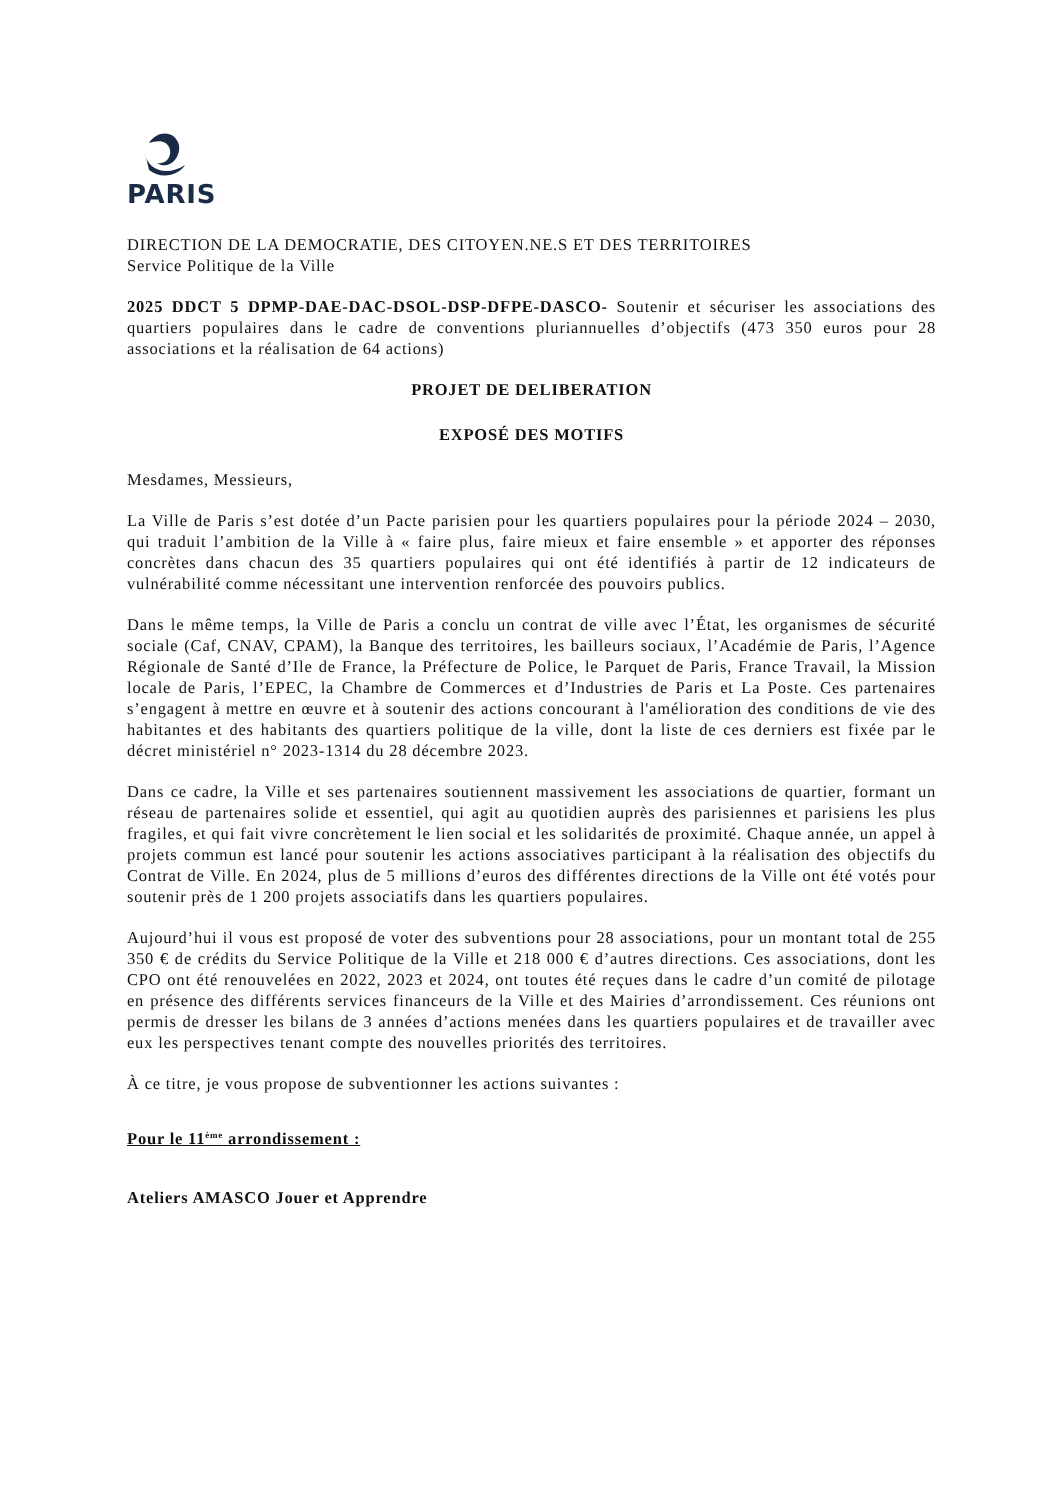PARIS
DIRECTION DE LA DEMOCRATIE, DES CITOYEN.NE.S ET DES TERRITOIRES
Service Politique de la Ville
2025 DDCT 5 DPMP-DAE-DAC-DSOL-DSP-DFPE-DASCO- Soutenir et sécuriser les associations des quartiers populaires dans le cadre de conventions pluriannuelles d’objectifs (473 350 euros pour 28 associations et la réalisation de 64 actions)
PROJET DE DELIBERATION
EXPOSÉ DES MOTIFS
Mesdames, Messieurs,
La Ville de Paris s’est dotée d’un Pacte parisien pour les quartiers populaires pour la période 2024 – 2030, qui traduit l’ambition de la Ville à « faire plus, faire mieux et faire ensemble » et apporter des réponses concrètes dans chacun des 35 quartiers populaires qui ont été identifiés à partir de 12 indicateurs de vulnérabilité comme nécessitant une intervention renforcée des pouvoirs publics.
Dans le même temps, la Ville de Paris a conclu un contrat de ville avec l’État, les organismes de sécurité sociale (Caf, CNAV, CPAM), la Banque des territoires, les bailleurs sociaux, l’Académie de Paris, l’Agence Régionale de Santé d’Ile de France, la Préfecture de Police, le Parquet de Paris, France Travail, la Mission locale de Paris, l’EPEC, la Chambre de Commerces et d’Industries de Paris et La Poste. Ces partenaires s’engagent à mettre en œuvre et à soutenir des actions concourant à l'amélioration des conditions de vie des habitantes et des habitants des quartiers politique de la ville, dont la liste de ces derniers est fixée par le décret ministériel n° 2023-1314 du 28 décembre 2023.
Dans ce cadre, la Ville et ses partenaires soutiennent massivement les associations de quartier, formant un réseau de partenaires solide et essentiel, qui agit au quotidien auprès des parisiennes et parisiens les plus fragiles, et qui fait vivre concrètement le lien social et les solidarités de proximité. Chaque année, un appel à projets commun est lancé pour soutenir les actions associatives participant à la réalisation des objectifs du Contrat de Ville. En 2024, plus de 5 millions d’euros des différentes directions de la Ville ont été votés pour soutenir près de 1 200 projets associatifs dans les quartiers populaires.
Aujourd’hui il vous est proposé de voter des subventions pour 28 associations, pour un montant total de 255 350 € de crédits du Service Politique de la Ville et 218 000 € d’autres directions. Ces associations, dont les CPO ont été renouvelées en 2022, 2023 et 2024, ont toutes été reçues dans le cadre d’un comité de pilotage en présence des différents services financeurs de la Ville et des Mairies d’arrondissement. Ces réunions ont permis de dresser les bilans de 3 années d’actions menées dans les quartiers populaires et de travailler avec eux les perspectives tenant compte des nouvelles priorités des territoires.
À ce titre, je vous propose de subventionner les actions suivantes :
Pour le 11<sup>ème</sup> arrondissement :
Ateliers AMASCO Jouer et Apprendre